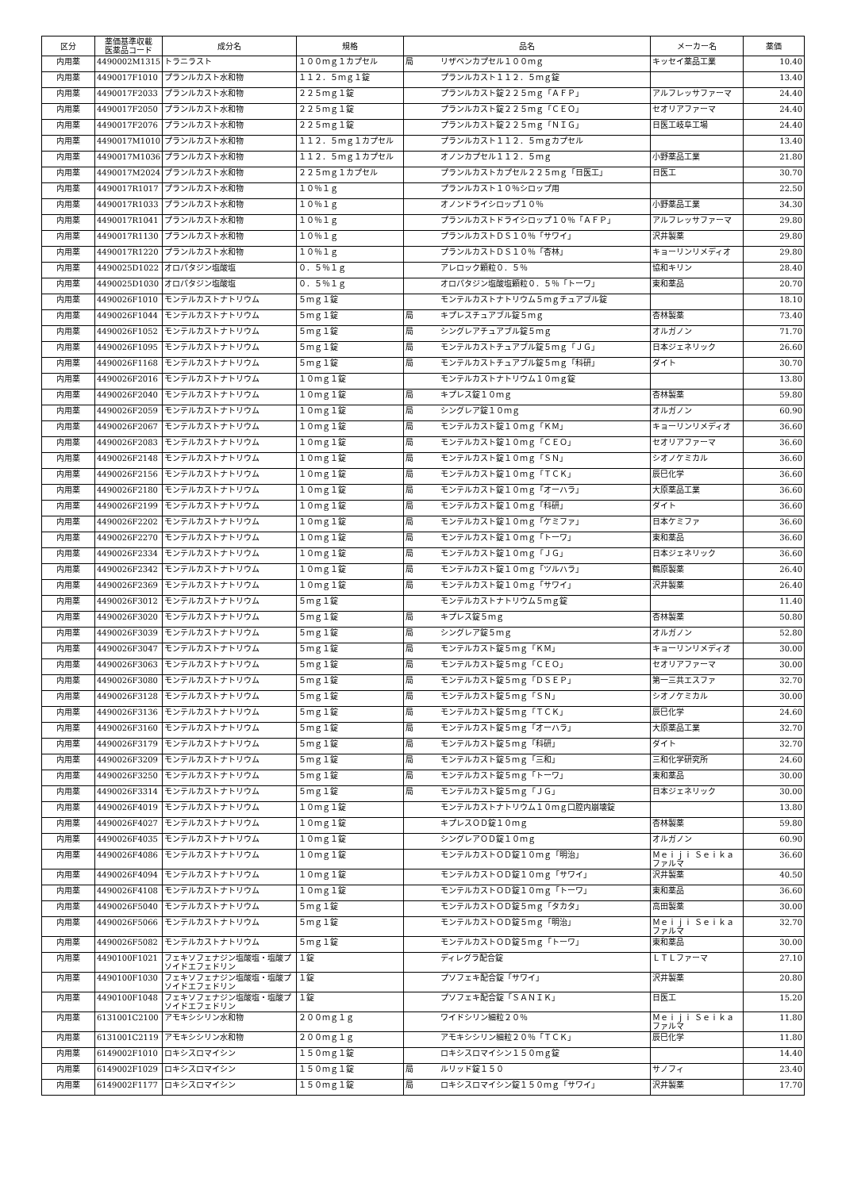| 区分 | 薬価基準収載 医薬品コード | 成分名 | 規格 | 品名 | | メーカー名 | 薬価 |
| --- | --- | --- | --- | --- | --- | --- | --- |
| 内用薬 | 4490002M1315 | トラニラスト | １００ｍｇ１カプセル | 局 | リザベンカプセル１００ｍｇ | キッセイ薬品工業 | 10.40 |
| 内用薬 | 4490017F1010 | プランルカスト水和物 | １１２．５ｍｇ１錠 | | プランルカスト１１２．５ｍｇ錠 | | 13.40 |
| 内用薬 | 4490017F2033 | プランルカスト水和物 | ２２５ｍｇ１錠 | | プランルカスト錠２２５ｍｇ「ＡＦＰ」 | アルフレッサファーマ | 24.40 |
| 内用薬 | 4490017F2050 | プランルカスト水和物 | ２２５ｍｇ１錠 | | プランルカスト錠２２５ｍｇ「ＣＥＯ」 | セオリアファーマ | 24.40 |
| 内用薬 | 4490017F2076 | プランルカスト水和物 | ２２５ｍｇ１錠 | | プランルカスト錠２２５ｍｇ「ＮＩＧ」 | 日医工岐阜工場 | 24.40 |
| 内用薬 | 4490017M1010 | プランルカスト水和物 | １１２．５ｍｇ１カプセル | | プランルカスト１１２．５ｍｇカプセル | | 13.40 |
| 内用薬 | 4490017M1036 | プランルカスト水和物 | １１２．５ｍｇ１カプセル | | オノンカプセル１１２．５ｍｇ | 小野薬品工業 | 21.80 |
| 内用薬 | 4490017M2024 | プランルカスト水和物 | ２２５ｍｇ１カプセル | | プランルカストカプセル２２５ｍｇ「日医工」 | 日医工 | 30.70 |
| 内用薬 | 4490017R1017 | プランルカスト水和物 | １０％１ｇ | | プランルカスト１０％シロップ用 | | 22.50 |
| 内用薬 | 4490017R1033 | プランルカスト水和物 | １０％１ｇ | | オノンドライシロップ１０％ | 小野薬品工業 | 34.30 |
| 内用薬 | 4490017R1041 | プランルカスト水和物 | １０％１ｇ | | プランルカストドライシロップ１０％「ＡＦＰ」 | アルフレッサファーマ | 29.80 |
| 内用薬 | 4490017R1130 | プランルカスト水和物 | １０％１ｇ | | プランルカストＤＳ１０％「サワイ」 | 沢井製薬 | 29.80 |
| 内用薬 | 4490017R1220 | プランルカスト水和物 | １０％１ｇ | | プランルカストＤＳ１０％「杏林」 | キョーリンリメディオ | 29.80 |
| 内用薬 | 4490025D1022 | オロパタジン塩酸塩 | ０．５％１ｇ | | アレロック顆粒０．５％ | 協和キリン | 28.40 |
| 内用薬 | 4490025D1030 | オロパタジン塩酸塩 | ０．５％１ｇ | | オロパタジン塩酸塩顆粒０．５％「トーワ」 | 東和薬品 | 20.70 |
| 内用薬 | 4490026F1010 | モンテルカストナトリウム | ５ｍｇ１錠 | | モンテルカストナトリウム５ｍｇチュアブル錠 | | 18.10 |
| 内用薬 | 4490026F1044 | モンテルカストナトリウム | ５ｍｇ１錠 | 局 | キプレスチュアブル錠５ｍｇ | 杏林製薬 | 73.40 |
| 内用薬 | 4490026F1052 | モンテルカストナトリウム | ５ｍｇ１錠 | 局 | シングレアチュアブル錠５ｍｇ | オルガノン | 71.70 |
| 内用薬 | 4490026F1095 | モンテルカストナトリウム | ５ｍｇ１錠 | 局 | モンテルカストチュアブル錠５ｍｇ「ＪＧ」 | 日本ジェネリック | 26.60 |
| 内用薬 | 4490026F1168 | モンテルカストナトリウム | ５ｍｇ１錠 | 局 | モンテルカストチュアブル錠５ｍｇ「科研」 | ダイト | 30.70 |
| 内用薬 | 4490026F2016 | モンテルカストナトリウム | １０ｍｇ１錠 | | モンテルカストナトリウム１０ｍｇ錠 | | 13.80 |
| 内用薬 | 4490026F2040 | モンテルカストナトリウム | １０ｍｇ１錠 | 局 | キプレス錠１０ｍｇ | 杏林製薬 | 59.80 |
| 内用薬 | 4490026F2059 | モンテルカストナトリウム | １０ｍｇ１錠 | 局 | シングレア錠１０ｍｇ | オルガノン | 60.90 |
| 内用薬 | 4490026F2067 | モンテルカストナトリウム | １０ｍｇ１錠 | 局 | モンテルカスト錠１０ｍｇ「ＫＭ」 | キョーリンリメディオ | 36.60 |
| 内用薬 | 4490026F2083 | モンテルカストナトリウム | １０ｍｇ１錠 | 局 | モンテルカスト錠１０ｍｇ「ＣＥＯ」 | セオリアファーマ | 36.60 |
| 内用薬 | 4490026F2148 | モンテルカストナトリウム | １０ｍｇ１錠 | 局 | モンテルカスト錠１０ｍｇ「ＳＮ」 | シオノケミカル | 36.60 |
| 内用薬 | 4490026F2156 | モンテルカストナトリウム | １０ｍｇ１錠 | 局 | モンテルカスト錠１０ｍｇ「ＴＣＫ」 | 辰巳化学 | 36.60 |
| 内用薬 | 4490026F2180 | モンテルカストナトリウム | １０ｍｇ１錠 | 局 | モンテルカスト錠１０ｍｇ「オーハラ」 | 大原薬品工業 | 36.60 |
| 内用薬 | 4490026F2199 | モンテルカストナトリウム | １０ｍｇ１錠 | 局 | モンテルカスト錠１０ｍｇ「科研」 | ダイト | 36.60 |
| 内用薬 | 4490026F2202 | モンテルカストナトリウム | １０ｍｇ１錠 | 局 | モンテルカスト錠１０ｍｇ「ケミファ」 | 日本ケミファ | 36.60 |
| 内用薬 | 4490026F2270 | モンテルカストナトリウム | １０ｍｇ１錠 | 局 | モンテルカスト錠１０ｍｇ「トーワ」 | 東和薬品 | 36.60 |
| 内用薬 | 4490026F2334 | モンテルカストナトリウム | １０ｍｇ１錠 | 局 | モンテルカスト錠１０ｍｇ「ＪＧ」 | 日本ジェネリック | 36.60 |
| 内用薬 | 4490026F2342 | モンテルカストナトリウム | １０ｍｇ１錠 | 局 | モンテルカスト錠１０ｍｇ「ツルハラ」 | 鶴原製薬 | 26.40 |
| 内用薬 | 4490026F2369 | モンテルカストナトリウム | １０ｍｇ１錠 | 局 | モンテルカスト錠１０ｍｇ「サワイ」 | 沢井製薬 | 26.40 |
| 内用薬 | 4490026F3012 | モンテルカストナトリウム | ５ｍｇ１錠 | | モンテルカストナトリウム５ｍｇ錠 | | 11.40 |
| 内用薬 | 4490026F3020 | モンテルカストナトリウム | ５ｍｇ１錠 | 局 | キプレス錠５ｍｇ | 杏林製薬 | 50.80 |
| 内用薬 | 4490026F3039 | モンテルカストナトリウム | ５ｍｇ１錠 | 局 | シングレア錠５ｍｇ | オルガノン | 52.80 |
| 内用薬 | 4490026F3047 | モンテルカストナトリウム | ５ｍｇ１錠 | 局 | モンテルカスト錠５ｍｇ「ＫＭ」 | キョーリンリメディオ | 30.00 |
| 内用薬 | 4490026F3063 | モンテルカストナトリウム | ５ｍｇ１錠 | 局 | モンテルカスト錠５ｍｇ「ＣＥＯ」 | セオリアファーマ | 30.00 |
| 内用薬 | 4490026F3080 | モンテルカストナトリウム | ５ｍｇ１錠 | 局 | モンテルカスト錠５ｍｇ「ＤＳＥＰ」 | 第一三共エスファ | 32.70 |
| 内用薬 | 4490026F3128 | モンテルカストナトリウム | ５ｍｇ１錠 | 局 | モンテルカスト錠５ｍｇ「ＳＮ」 | シオノケミカル | 30.00 |
| 内用薬 | 4490026F3136 | モンテルカストナトリウム | ５ｍｇ１錠 | 局 | モンテルカスト錠５ｍｇ「ＴＣＫ」 | 辰巳化学 | 24.60 |
| 内用薬 | 4490026F3160 | モンテルカストナトリウム | ５ｍｇ１錠 | 局 | モンテルカスト錠５ｍｇ「オーハラ」 | 大原薬品工業 | 32.70 |
| 内用薬 | 4490026F3179 | モンテルカストナトリウム | ５ｍｇ１錠 | 局 | モンテルカスト錠５ｍｇ「科研」 | ダイト | 32.70 |
| 内用薬 | 4490026F3209 | モンテルカストナトリウム | ５ｍｇ１錠 | 局 | モンテルカスト錠５ｍｇ「三和」 | 三和化学研究所 | 24.60 |
| 内用薬 | 4490026F3250 | モンテルカストナトリウム | ５ｍｇ１錠 | 局 | モンテルカスト錠５ｍｇ「トーワ」 | 東和薬品 | 30.00 |
| 内用薬 | 4490026F3314 | モンテルカストナトリウム | ５ｍｇ１錠 | 局 | モンテルカスト錠５ｍｇ「ＪＧ」 | 日本ジェネリック | 30.00 |
| 内用薬 | 4490026F4019 | モンテルカストナトリウム | １０ｍｇ１錠 | | モンテルカストナトリウム１０ｍｇ口腔内崩壊錠 | | 13.80 |
| 内用薬 | 4490026F4027 | モンテルカストナトリウム | １０ｍｇ１錠 | | キプレスＯＤ錠１０ｍｇ | 杏林製薬 | 59.80 |
| 内用薬 | 4490026F4035 | モンテルカストナトリウム | １０ｍｇ１錠 | | シングレアＯＤ錠１０ｍｇ | オルガノン | 60.90 |
| 内用薬 | 4490026F4086 | モンテルカストナトリウム | １０ｍｇ１錠 | | モンテルカストＯＤ錠１０ｍｇ「明治」 | Ｍｅｉｊｉ Ｓｅｉｋａ ファルマ | 36.60 |
| 内用薬 | 4490026F4094 | モンテルカストナトリウム | １０ｍｇ１錠 | | モンテルカストＯＤ錠１０ｍｇ「サワイ」 | 沢井製薬 | 40.50 |
| 内用薬 | 4490026F4108 | モンテルカストナトリウム | １０ｍｇ１錠 | | モンテルカストＯＤ錠１０ｍｇ「トーワ」 | 東和薬品 | 36.60 |
| 内用薬 | 4490026F5040 | モンテルカストナトリウム | ５ｍｇ１錠 | | モンテルカストＯＤ錠５ｍｇ「タカタ」 | 高田製薬 | 30.00 |
| 内用薬 | 4490026F5066 | モンテルカストナトリウム | ５ｍｇ１錠 | | モンテルカストＯＤ錠５ｍｇ「明治」 | Ｍｅｉｊｉ Ｓｅｉｋａ ファルマ | 32.70 |
| 内用薬 | 4490026F5082 | モンテルカストナトリウム | ５ｍｇ１錠 | | モンテルカストＯＤ錠５ｍｇ「トーワ」 | 東和薬品 | 30.00 |
| 内用薬 | 4490100F1021 | フェキソフェナジン塩酸塩・塩酸プソイドエフェドリン | １錠 | | ディレグラ配合錠 | ＬＴＬファーマ | 27.10 |
| 内用薬 | 4490100F1030 | フェキソフェナジン塩酸塩・塩酸プソイドエフェドリン | １錠 | | プソフェキ配合錠「サワイ」 | 沢井製薬 | 20.80 |
| 内用薬 | 4490100F1048 | フェキソフェナジン塩酸塩・塩酸プソイドエフェドリン | １錠 | | プソフェキ配合錠「ＳＡＮＩＫ」 | 日医工 | 15.20 |
| 内用薬 | 6131001C2100 | アモキシシリン水和物 | ２００ｍｇ１ｇ | | ワイドシリン細粒２０％ | Ｍｅｉｊｉ Ｓｅｉｋａ ファルマ | 11.80 |
| 内用薬 | 6131001C2119 | アモキシシリン水和物 | ２００ｍｇ１ｇ | | アモキシシリン細粒２０％「ＴＣＫ」 | 辰巳化学 | 11.80 |
| 内用薬 | 6149002F1010 | ロキシスロマイシン | １５０ｍｇ１錠 | | ロキシスロマイシン１５０ｍｇ錠 | | 14.40 |
| 内用薬 | 6149002F1029 | ロキシスロマイシン | １５０ｍｇ１錠 | 局 | ルリッド錠１５０ | サノフィ | 23.40 |
| 内用薬 | 6149002F1177 | ロキシスロマイシン | １５０ｍｇ１錠 | 局 | ロキシスロマイシン錠１５０ｍｇ「サワイ」 | 沢井製薬 | 17.70 |